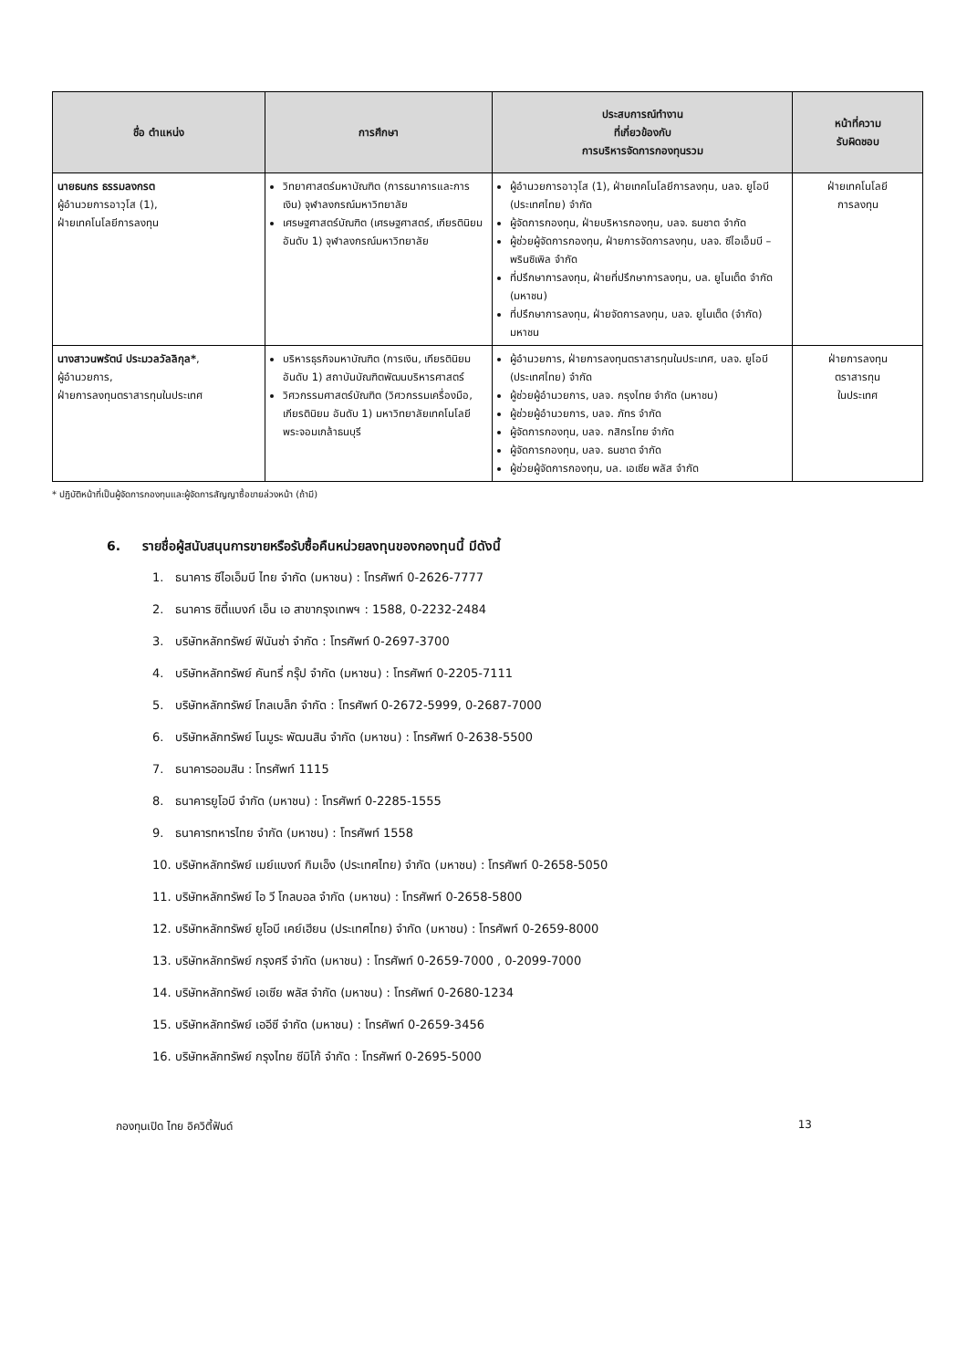| ชื่อ ตำแหน่ง | การศึกษา | ประสบการณ์ทำงาน ที่เกี่ยวข้องกับ การบริหารจัดการกองทุนรวม | หน้าที่ความ รับผิดชอบ |
| --- | --- | --- | --- |
| นายธนกร ธรรมลงกรต ผู้อำนวยการอาวุโส (1), ฝ่ายเทคโนโลยีการลงทุน | วิทยาศาสตร์มหาบัณฑิต (การธนาคารและการเงิน) จุฬาลงกรณ์มหาวิทยาลัย เศรษฐศาสตร์บัณฑิต (เศรษฐศาสตร์, เกียรตินิยมอันดับ 1) จุฬาลงกรณ์มหาวิทยาลัย | ผู้อำนวยการอาวุโส (1), ฝ่ายเทคโนโลยีการลงทุน, บลจ. ยูโอบี (ประเทศไทย) จำกัด ผู้จัดการกองทุน, ฝ่ายบริหารกองทุน, บลจ. ธนชาต จำกัด ผู้ช่วยผู้จัดการกองทุน, ฝ่ายการจัดการลงทุน, บลจ. ซีไอเอ็มบี –พรินซิเพิล จำกัด ที่ปรึกษาการลงทุน, ฝ่ายที่ปรึกษาการลงทุน, บล. ยูไนเต็ด จำกัด (มหาชน) ที่ปรึกษาการลงทุน, ฝ่ายจัดการลงทุน, บลจ. ยูไนเต็ด (จำกัด) มหาชน | ฝ่ายเทคโนโลยี การลงทุน |
| นางสาวนพรัตน์ ประมวลวัลลิกุล* , ผู้อำนวยการ, ฝ่ายการลงทุนตราสารทุนในประเทศ | บริหารธุรกิจมหาบัณฑิต (การเงิน, เกียรตินิยมอันดับ 1) สถาบันบัณฑิตพัฒนบริหารศาสตร์ วิศวกรรมศาสตร์บัณฑิต (วิศวกรรมเครื่องมือ, เกียรตินิยม อันดับ 1) มหาวิทยาลัยเทคโนโลยี พระจอมเกล้าธนบุรี | ผู้อำนวยการ, ฝ่ายการลงทุนตราสารทุนในประเทศ, บลจ. ยูโอบี (ประเทศไทย) จำกัด ผู้ช่วยผู้อำนวยการ, บลจ. กรุงไทย จำกัด (มหาชน) ผู้ช่วยผู้อำนวยการ, บลจ. ภัทร จำกัด ผู้จัดการกองทุน, บลจ. กสิกรไทย จำกัด ผู้จัดการกองทุน, บลจ. ธนชาต จำกัด ผู้ช่วยผู้จัดการกองทุน, บล. เอเซีย พลัส จำกัด | ฝ่ายการลงทุน ตราสารทุน ในประเทศ |
* ปฏิบัติหน้าที่เป็นผู้จัดการกองทุนและผู้จัดการสัญญาซื้อขายล่วงหน้า (ถ้ามี)
6. รายชื่อผู้สนับสนุนการขายหรือรับซื้อคืนหน่วยลงทุนของกองทุนนี้ มีดังนี้
1. ธนาคาร ซีไอเอ็มบี ไทย จำกัด (มหาชน) : โทรศัพท์ 0-2626-7777
2. ธนาคาร ซิตี้แบงก์ เอ็น เอ สาขากรุงเทพฯ : 1588, 0-2232-2484
3. บริษัทหลักทรัพย์ ฟินันซ่า จำกัด : โทรศัพท์ 0-2697-3700
4. บริษัทหลักทรัพย์ คันทรี่ กรุ๊ป จำกัด (มหาชน) : โทรศัพท์ 0-2205-7111
5. บริษัทหลักทรัพย์ โกลเบล็ก จำกัด : โทรศัพท์ 0-2672-5999, 0-2687-7000
6. บริษัทหลักทรัพย์ โนมูระ พัฒนสิน จำกัด (มหาชน) : โทรศัพท์ 0-2638-5500
7. ธนาคารออมสิน : โทรศัพท์ 1115
8. ธนาคารยูโอบี จำกัด (มหาชน) : โทรศัพท์ 0-2285-1555
9. ธนาคารทหารไทย จำกัด (มหาชน) : โทรศัพท์ 1558
10. บริษัทหลักทรัพย์ เมย์แบงก์ กิมเอ็ง (ประเทศไทย) จำกัด (มหาชน) : โทรศัพท์ 0-2658-5050
11. บริษัทหลักทรัพย์ ไอ วี โกลบอล จำกัด (มหาชน) : โทรศัพท์ 0-2658-5800
12. บริษัทหลักทรัพย์ ยูโอบี เคย์เฮียน (ประเทศไทย) จำกัด (มหาชน) : โทรศัพท์ 0-2659-8000
13. บริษัทหลักทรัพย์ กรุงศรี จำกัด (มหาชน) : โทรศัพท์ 0-2659-7000 , 0-2099-7000
14. บริษัทหลักทรัพย์ เอเซีย พลัส จำกัด (มหาชน) : โทรศัพท์ 0-2680-1234
15. บริษัทหลักทรัพย์ เออีซี จำกัด (มหาชน) : โทรศัพท์ 0-2659-3456
16. บริษัทหลักทรัพย์ กรุงไทย ซีมิโก้ จำกัด : โทรศัพท์ 0-2695-5000
กองทุนเปิด ไทย อิควิตี้ฟันด์ 13